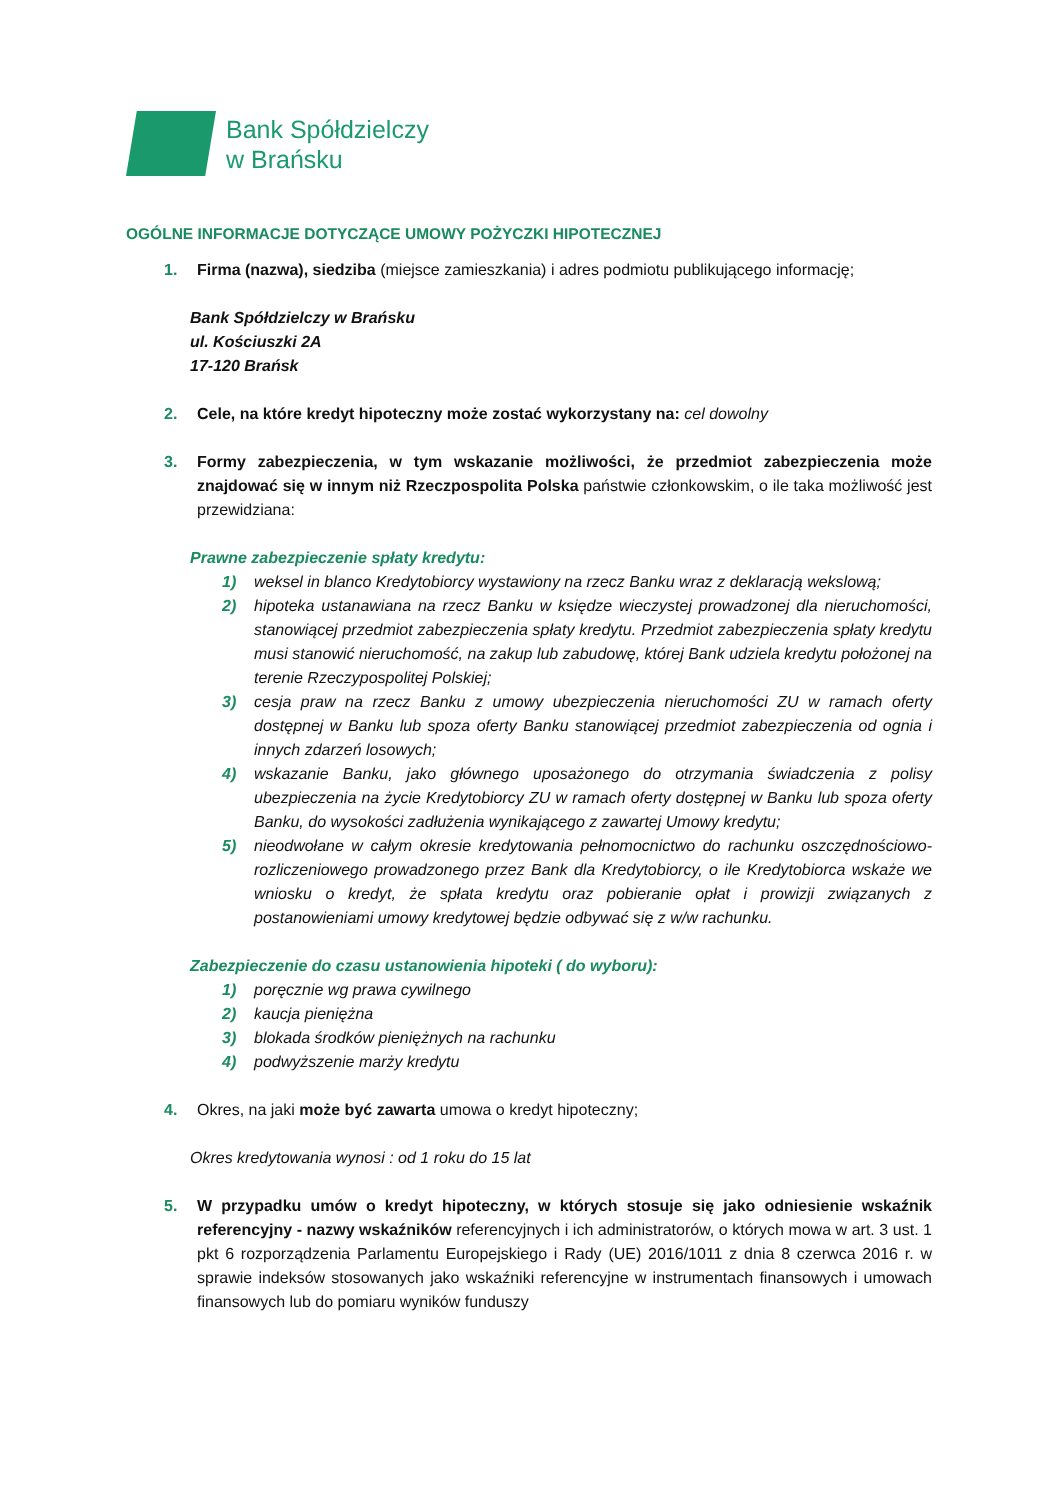Bank Spółdzielczy
w Brańsku
OGÓLNE INFORMACJE DOTYCZĄCE UMOWY POŻYCZKI HIPOTECZNEJ
1. Firma (nazwa), siedziba (miejsce zamieszkania) i adres podmiotu publikującego informację;
Bank Spółdzielczy w Brańsku
ul. Kościuszki 2A
17-120 Brańsk
2. Cele, na które kredyt hipoteczny może zostać wykorzystany na: cel dowolny
3. Formy zabezpieczenia, w tym wskazanie możliwości, że przedmiot zabezpieczenia może znajdować się w innym niż Rzeczpospolita Polska państwie członkowskim, o ile taka możliwość jest przewidziana:
Prawne zabezpieczenie spłaty kredytu:
1) weksel in blanco Kredytobiorcy wystawiony na rzecz Banku wraz z deklaracją wekslową;
2) hipoteka ustanawiana na rzecz Banku w księdze wieczystej prowadzonej dla nieruchomości, stanowiącej przedmiot zabezpieczenia spłaty kredytu. Przedmiot zabezpieczenia spłaty kredytu musi stanowić nieruchomość, na zakup lub zabudowę, której Bank udziela kredytu położonej na terenie Rzeczypospolitej Polskiej;
3) cesja praw na rzecz Banku z umowy ubezpieczenia nieruchomości ZU w ramach oferty dostępnej w Banku lub spoza oferty Banku stanowiącej przedmiot zabezpieczenia od ognia i innych zdarzeń losowych;
4) wskazanie Banku, jako głównego uposażonego do otrzymania świadczenia z polisy ubezpieczenia na życie Kredytobiorcy ZU w ramach oferty dostępnej w Banku lub spoza oferty Banku, do wysokości zadłużenia wynikającego z zawartej Umowy kredytu;
5) nieodwołane w całym okresie kredytowania pełnomocnictwo do rachunku oszczędnościowo-rozliczeniowego prowadzonego przez Bank dla Kredytobiorcy, o ile Kredytobiorca wskaże we wniosku o kredyt, że spłata kredytu oraz pobieranie opłat i prowizji związanych z postanowieniami umowy kredytowej będzie odbywać się z w/w rachunku.
Zabezpieczenie do czasu ustanowienia hipoteki ( do wyboru):
1) poręcznie wg prawa cywilnego
2) kaucja pieniężna
3) blokada środków pieniężnych na rachunku
4) podwyższenie marży kredytu
4. Okres, na jaki może być zawarta umowa o kredyt hipoteczny;
Okres kredytowania wynosi : od 1 roku do 15 lat
5. W przypadku umów o kredyt hipoteczny, w których stosuje się jako odniesienie wskaźnik referencyjny - nazwy wskaźników referencyjnych i ich administratorów, o których mowa w art. 3 ust. 1 pkt 6 rozporządzenia Parlamentu Europejskiego i Rady (UE) 2016/1011 z dnia 8 czerwca 2016 r. w sprawie indeksów stosowanych jako wskaźniki referencyjne w instrumentach finansowych i umowach finansowych lub do pomiaru wyników funduszy